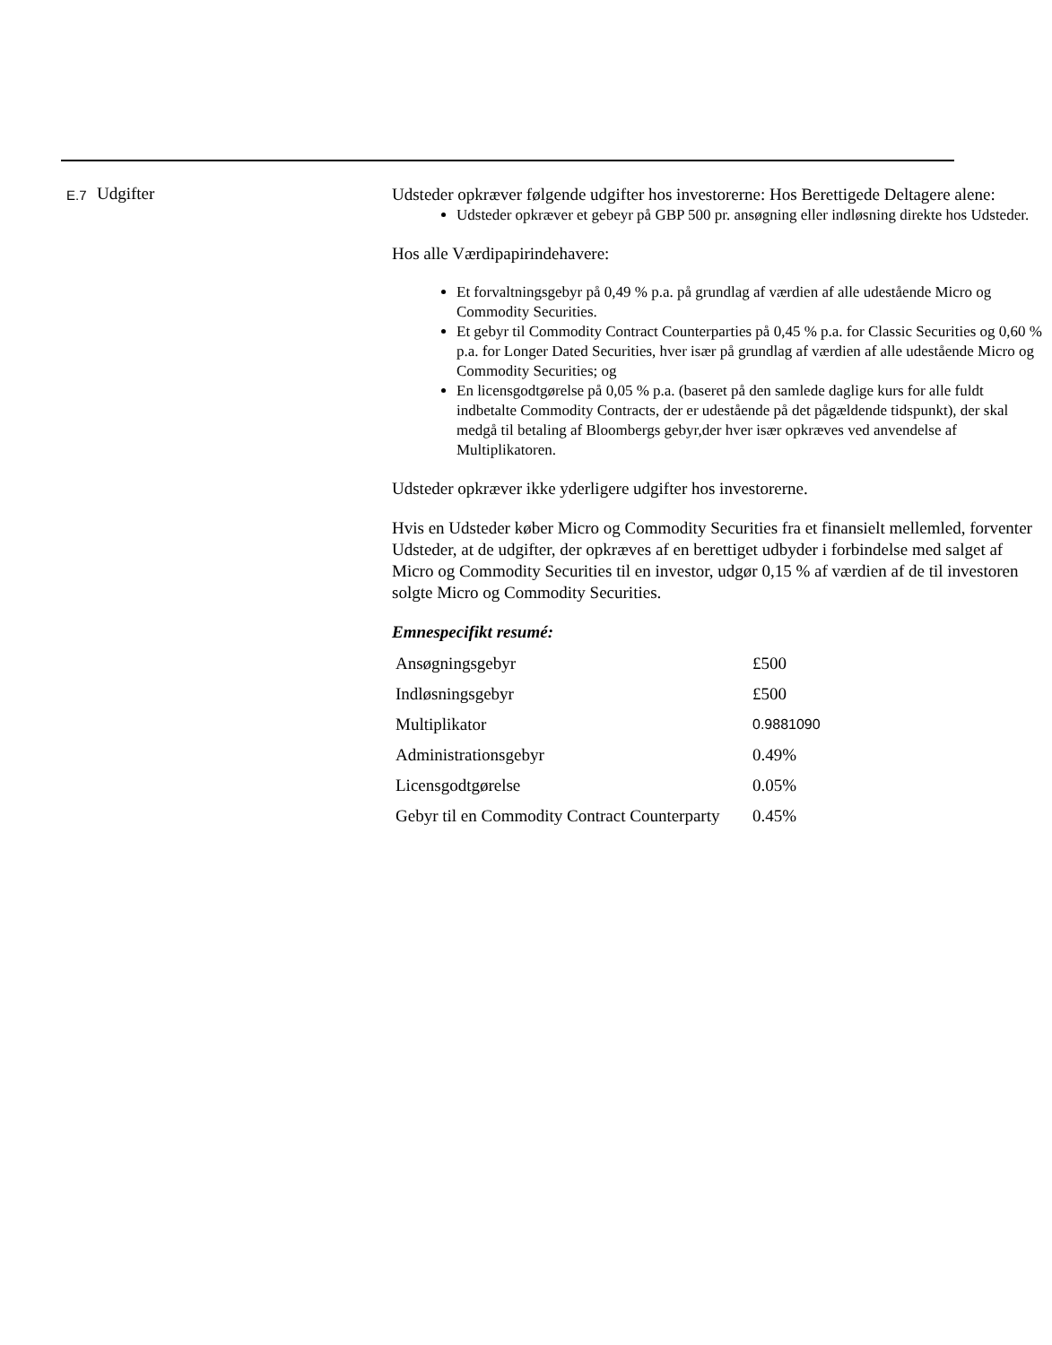E.7
Udgifter
Udsteder opkræver følgende udgifter hos investorerne: Hos Berettigede Deltagere alene:
Udsteder opkræver et gebeyr på GBP 500 pr. ansøgning eller indløsning direkte hos Udsteder.
Hos alle Værdipapirindehavere:
Et forvaltningsgebyr på 0,49 % p.a. på grundlag af værdien af alle udestående Micro og Commodity Securities.
Et gebyr til Commodity Contract Counterparties på 0,45 % p.a. for Classic Securities og 0,60 % p.a. for Longer Dated Securities, hver især på grundlag af værdien af alle udestående Micro og Commodity Securities; og
En licensgodtgørelse på 0,05 % p.a. (baseret på den samlede daglige kurs for alle fuldt indbetalte Commodity Contracts, der er udestående på det pågældende tidspunkt), der skal medgå til betaling af Bloombergs gebyr,der hver især opkræves ved anvendelse af Multiplikatoren.
Udsteder opkræver ikke yderligere udgifter hos investorerne.
Hvis en Udsteder køber Micro og Commodity Securities fra et finansielt mellemled, forventer Udsteder, at de udgifter, der opkræves af en berettiget udbyder i forbindelse med salget af Micro og Commodity Securities til en investor, udgør 0,15 % af værdien af de til investoren solgte Micro og Commodity Securities.
Emnespecifikt resumé:
| Ansøgningsgebyr | £500 |
| Indløsningsgebyr | £500 |
| Multiplikator | 0.9881090 |
| Administrationsgebyr | 0.49% |
| Licensgodtgørelse | 0.05% |
| Gebyr til en Commodity Contract Counterparty | 0.45% |